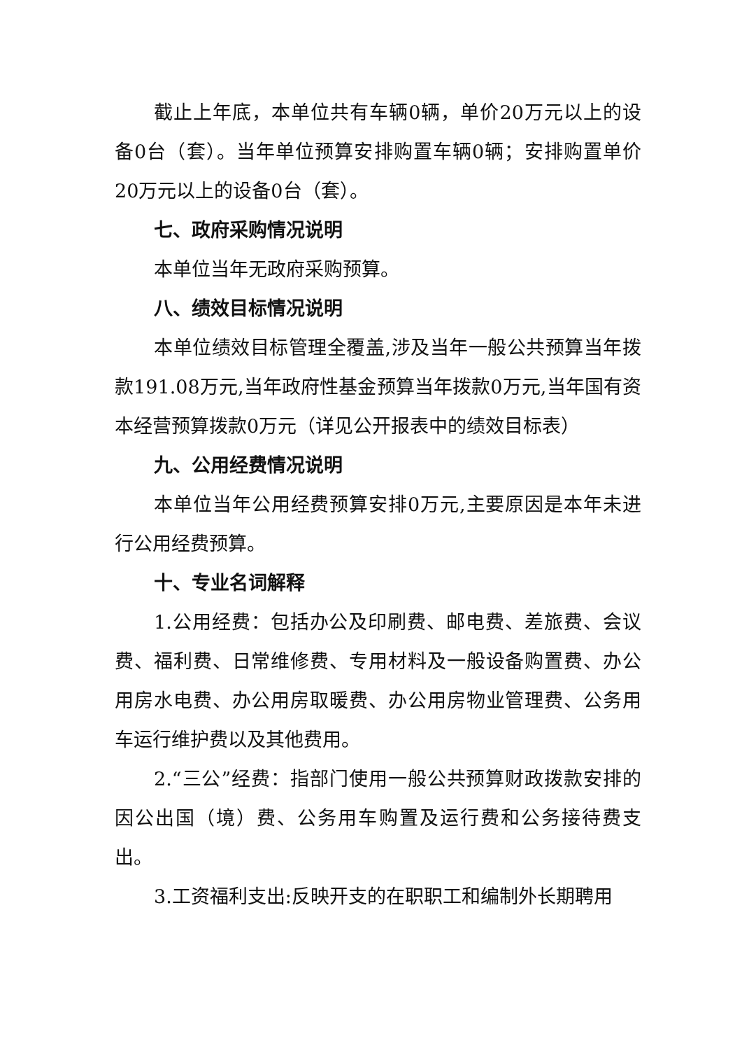截止上年底，本单位共有车辆0辆，单价20万元以上的设备0台（套）。当年单位预算安排购置车辆0辆；安排购置单价20万元以上的设备0台（套）。
七、政府采购情况说明
本单位当年无政府采购预算。
八、绩效目标情况说明
本单位绩效目标管理全覆盖,涉及当年一般公共预算当年拨款191.08万元,当年政府性基金预算当年拨款0万元,当年国有资本经营预算拨款0万元（详见公开报表中的绩效目标表）
九、公用经费情况说明
本单位当年公用经费预算安排0万元,主要原因是本年未进行公用经费预算。
十、专业名词解释
1.公用经费：包括办公及印刷费、邮电费、差旅费、会议费、福利费、日常维修费、专用材料及一般设备购置费、办公用房水电费、办公用房取暖费、办公用房物业管理费、公务用车运行维护费以及其他费用。
2.“三公”经费：指部门使用一般公共预算财政拨款安排的因公出国（境）费、公务用车购置及运行费和公务接待费支出。
3.工资福利支出:反映开支的在职职工和编制外长期聘用